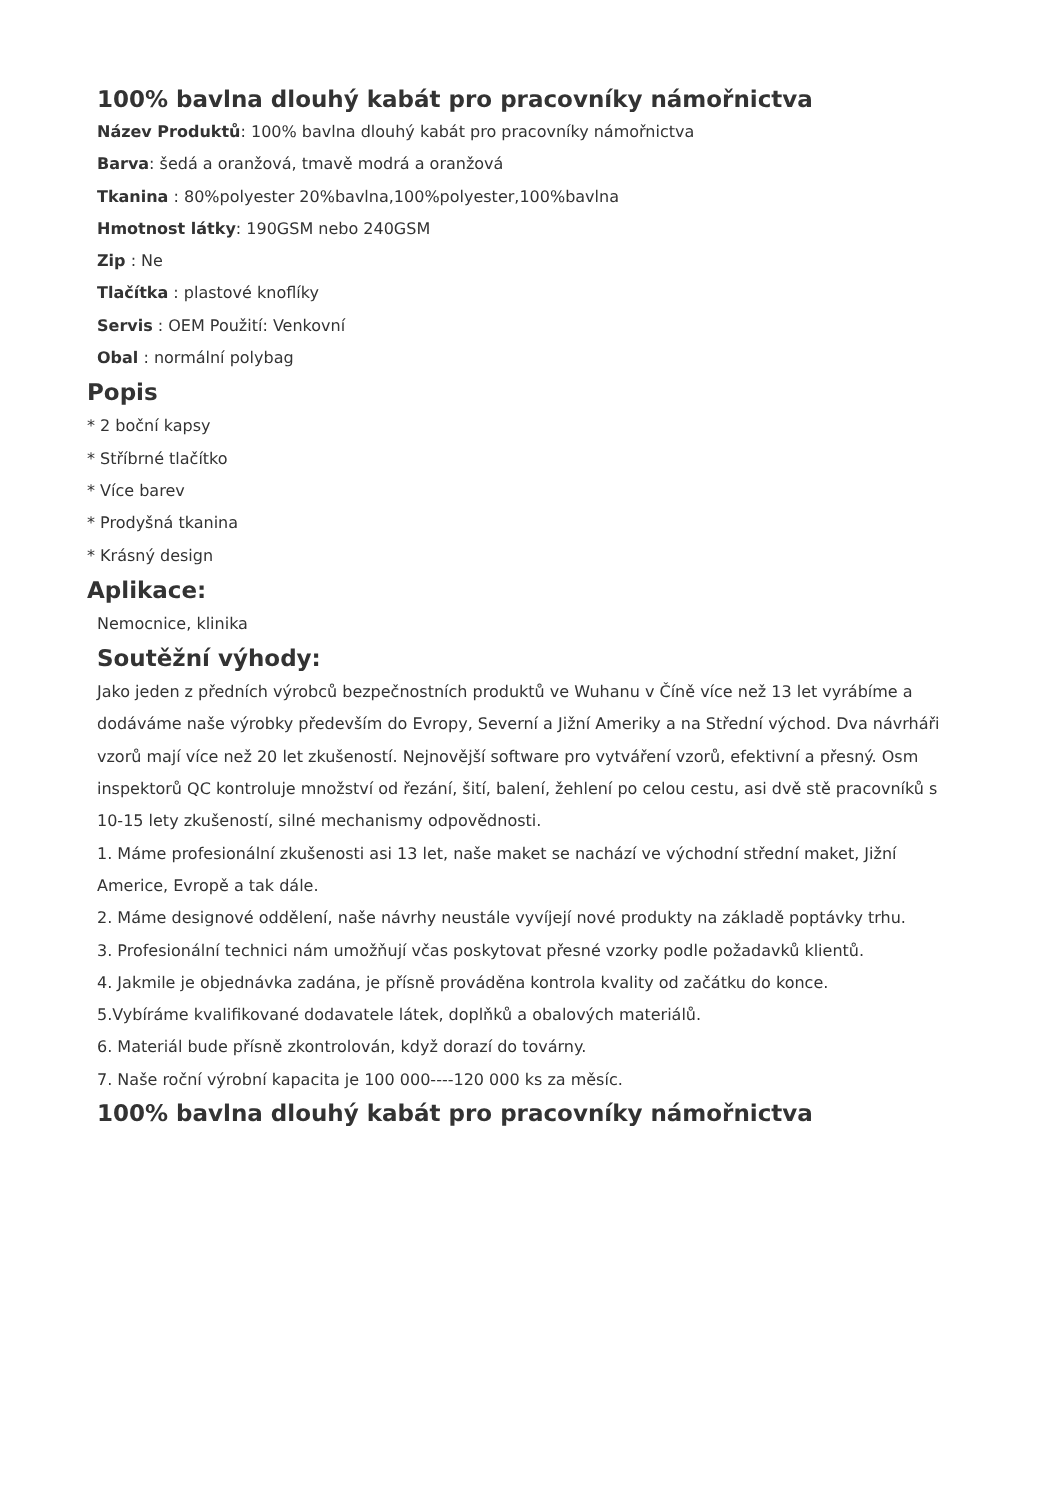100% bavlna dlouhý kabát pro pracovníky námořnictva
Název Produktů: 100% bavlna dlouhý kabát pro pracovníky námořnictva
Barva: šedá a oranžová, tmavě modrá a oranžová
Tkanina : 80%polyester 20%bavlna,100%polyester,100%bavlna
Hmotnost látky: 190GSM nebo 240GSM
Zip : Ne
Tlačítka : plastové knoflíky
Servis : OEM Použití: Venkovní
Obal : normální polybag
Popis
* 2 boční kapsy
* Stříbrné tlačítko
* Více barev
* Prodyšná tkanina
* Krásný design
Aplikace:
Nemocnice, klinika
Soutěžní výhody:
Jako jeden z předních výrobců bezpečnostních produktů ve Wuhanu v Číně více než 13 let vyrábíme a dodáváme naše výrobky především do Evropy, Severní a Jižní Ameriky a na Střední východ. Dva návrháři vzorů mají více než 20 let zkušeností. Nejnovější software pro vytváření vzorů, efektivní a přesný. Osm inspektorů QC kontroluje množství od řezání, šití, balení, žehlení po celou cestu, asi dvě stě pracovníků s 10-15 lety zkušeností, silné mechanismy odpovědnosti.
1. Máme profesionální zkušenosti asi 13 let, naše maket se nachází ve východní střední maket, Jižní Americe, Evropě a tak dále.
2. Máme designové oddělení, naše návrhy neustále vyvíjejí nové produkty na základě poptávky trhu.
3. Profesionální technici nám umožňují včas poskytovat přesné vzorky podle požadavků klientů.
4. Jakmile je objednávka zadána, je přísně prováděna kontrola kvality od začátku do konce.
5.Vybíráme kvalifikované dodavatele látek, doplňků a obalových materiálů.
6. Materiál bude přísně zkontrolován, když dorazí do továrny.
7. Naše roční výrobní kapacita je 100 000----120 000 ks za měsíc.
100% bavlna dlouhý kabát pro pracovníky námořnictva